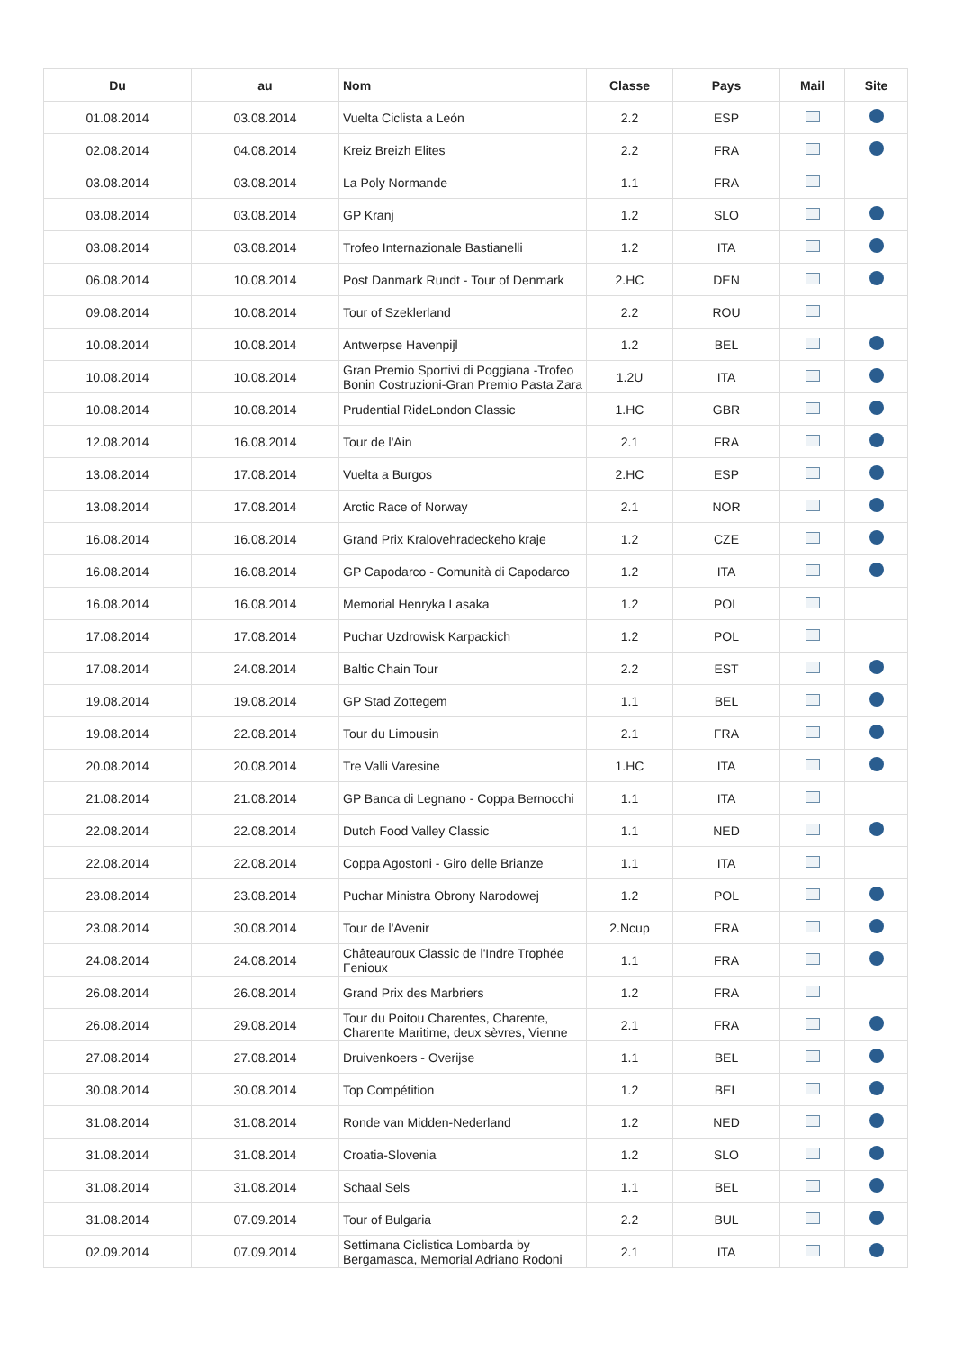| Du | au | Nom | Classe | Pays | Mail | Site |
| --- | --- | --- | --- | --- | --- | --- |
| 01.08.2014 | 03.08.2014 | Vuelta Ciclista a León | 2.2 | ESP | | |
| 02.08.2014 | 04.08.2014 | Kreiz Breizh Elites | 2.2 | FRA | | |
| 03.08.2014 | 03.08.2014 | La Poly Normande | 1.1 | FRA | | |
| 03.08.2014 | 03.08.2014 | GP Kranj | 1.2 | SLO | | |
| 03.08.2014 | 03.08.2014 | Trofeo Internazionale Bastianelli | 1.2 | ITA | | |
| 06.08.2014 | 10.08.2014 | Post Danmark Rundt - Tour of Denmark | 2.HC | DEN | | |
| 09.08.2014 | 10.08.2014 | Tour of Szeklerland | 2.2 | ROU | | |
| 10.08.2014 | 10.08.2014 | Antwerpse Havenpijl | 1.2 | BEL | | |
| 10.08.2014 | 10.08.2014 | Gran Premio Sportivi di Poggiana -Trofeo Bonin Costruzioni-Gran Premio Pasta Zara | 1.2U | ITA | | |
| 10.08.2014 | 10.08.2014 | Prudential RideLondon Classic | 1.HC | GBR | | |
| 12.08.2014 | 16.08.2014 | Tour de l'Ain | 2.1 | FRA | | |
| 13.08.2014 | 17.08.2014 | Vuelta a Burgos | 2.HC | ESP | | |
| 13.08.2014 | 17.08.2014 | Arctic Race of Norway | 2.1 | NOR | | |
| 16.08.2014 | 16.08.2014 | Grand Prix Kralovehradeckeho kraje | 1.2 | CZE | | |
| 16.08.2014 | 16.08.2014 | GP Capodarco - Comunità di Capodarco | 1.2 | ITA | | |
| 16.08.2014 | 16.08.2014 | Memorial Henryka Lasaka | 1.2 | POL | | |
| 17.08.2014 | 17.08.2014 | Puchar Uzdrowisk Karpackich | 1.2 | POL | | |
| 17.08.2014 | 24.08.2014 | Baltic Chain Tour | 2.2 | EST | | |
| 19.08.2014 | 19.08.2014 | GP Stad Zottegem | 1.1 | BEL | | |
| 19.08.2014 | 22.08.2014 | Tour du Limousin | 2.1 | FRA | | |
| 20.08.2014 | 20.08.2014 | Tre Valli Varesine | 1.HC | ITA | | |
| 21.08.2014 | 21.08.2014 | GP Banca di Legnano - Coppa Bernocchi | 1.1 | ITA | | |
| 22.08.2014 | 22.08.2014 | Dutch Food Valley Classic | 1.1 | NED | | |
| 22.08.2014 | 22.08.2014 | Coppa Agostoni - Giro delle Brianze | 1.1 | ITA | | |
| 23.08.2014 | 23.08.2014 | Puchar Ministra Obrony Narodowej | 1.2 | POL | | |
| 23.08.2014 | 30.08.2014 | Tour de l'Avenir | 2.Ncup | FRA | | |
| 24.08.2014 | 24.08.2014 | Châteauroux Classic de l'Indre Trophée Fenioux | 1.1 | FRA | | |
| 26.08.2014 | 26.08.2014 | Grand Prix des Marbriers | 1.2 | FRA | | |
| 26.08.2014 | 29.08.2014 | Tour du Poitou Charentes, Charente, Charente Maritime, deux sèvres, Vienne | 2.1 | FRA | | |
| 27.08.2014 | 27.08.2014 | Druivenkoers - Overijse | 1.1 | BEL | | |
| 30.08.2014 | 30.08.2014 | Top Compétition | 1.2 | BEL | | |
| 31.08.2014 | 31.08.2014 | Ronde van Midden-Nederland | 1.2 | NED | | |
| 31.08.2014 | 31.08.2014 | Croatia-Slovenia | 1.2 | SLO | | |
| 31.08.2014 | 31.08.2014 | Schaal Sels | 1.1 | BEL | | |
| 31.08.2014 | 07.09.2014 | Tour of Bulgaria | 2.2 | BUL | | |
| 02.09.2014 | 07.09.2014 | Settimana Ciclistica Lombarda by Bergamasca, Memorial Adriano Rodoni | 2.1 | ITA | | |